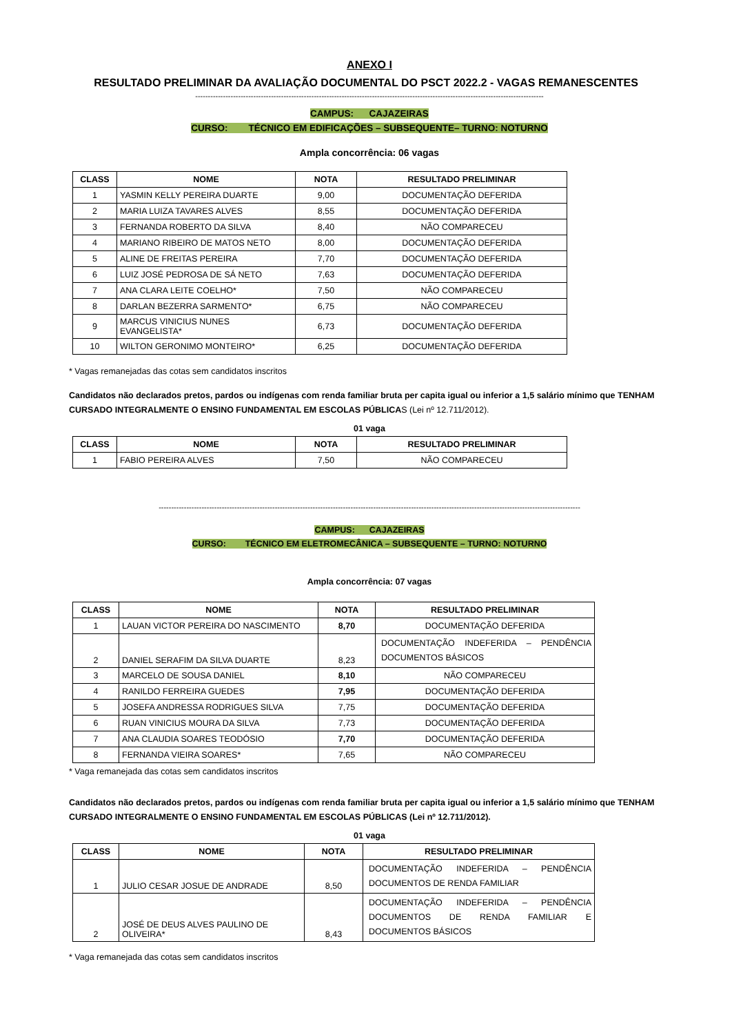ANEXO I
RESULTADO PRELIMINAR DA AVALIAÇÃO DOCUMENTAL DO PSCT 2022.2 - VAGAS REMANESCENTES
------------------------------------------------------------------------------------------------------------------------------------------
CAMPUS: CAJAZEIRAS
CURSO: TÉCNICO EM EDIFICAÇÕES – SUBSEQUENTE– TURNO: NOTURNO
Ampla concorrência: 06 vagas
| CLASS | NOME | NOTA | RESULTADO PRELIMINAR |
| --- | --- | --- | --- |
| 1 | YASMIN KELLY PEREIRA DUARTE | 9,00 | DOCUMENTAÇÃO DEFERIDA |
| 2 | MARIA LUIZA TAVARES ALVES | 8,55 | DOCUMENTAÇÃO DEFERIDA |
| 3 | FERNANDA ROBERTO DA SILVA | 8,40 | NÃO COMPARECEU |
| 4 | MARIANO RIBEIRO DE MATOS NETO | 8,00 | DOCUMENTAÇÃO DEFERIDA |
| 5 | ALINE DE FREITAS PEREIRA | 7,70 | DOCUMENTAÇÃO DEFERIDA |
| 6 | LUIZ JOSÉ PEDROSA DE SÁ NETO | 7,63 | DOCUMENTAÇÃO DEFERIDA |
| 7 | ANA CLARA LEITE COELHO* | 7,50 | NÃO COMPARECEU |
| 8 | DARLAN BEZERRA SARMENTO* | 6,75 | NÃO COMPARECEU |
| 9 | MARCUS VINICIUS NUNES EVANGELISTA* | 6,73 | DOCUMENTAÇÃO DEFERIDA |
| 10 | WILTON GERONIMO MONTEIRO* | 6,25 | DOCUMENTAÇÃO DEFERIDA |
* Vagas remanejadas das cotas sem candidatos inscritos
Candidatos não declarados pretos, pardos ou indígenas com renda familiar bruta per capita igual ou inferior a 1,5 salário mínimo que TENHAM CURSADO INTEGRALMENTE O ENSINO FUNDAMENTAL EM ESCOLAS PÚBLICAS (Lei nº 12.711/2012).
01 vaga
| CLASS | NOME | NOTA | RESULTADO PRELIMINAR |
| --- | --- | --- | --- |
| 1 | FABIO PEREIRA ALVES | 7,50 | NÃO COMPARECEU |
-----------------------------------------------------------------------------------------------------------------------------------------------------------------------
CAMPUS: CAJAZEIRAS
CURSO: TÉCNICO EM ELETROMECÂNICA – SUBSEQUENTE – TURNO: NOTURNO
Ampla concorrência: 07 vagas
| CLASS | NOME | NOTA | RESULTADO PRELIMINAR |
| --- | --- | --- | --- |
| 1 | LAUAN VICTOR PEREIRA DO NASCIMENTO | 8,70 | DOCUMENTAÇÃO DEFERIDA |
| 2 | DANIEL SERAFIM DA SILVA DUARTE | 8,23 | DOCUMENTAÇÃO INDEFERIDA – PENDÊNCIA DOCUMENTOS BÁSICOS |
| 3 | MARCELO DE SOUSA DANIEL | 8,10 | NÃO COMPARECEU |
| 4 | RANILDO FERREIRA GUEDES | 7,95 | DOCUMENTAÇÃO DEFERIDA |
| 5 | JOSEFA ANDRESSA RODRIGUES SILVA | 7,75 | DOCUMENTAÇÃO DEFERIDA |
| 6 | RUAN VINICIUS MOURA DA SILVA | 7,73 | DOCUMENTAÇÃO DEFERIDA |
| 7 | ANA CLAUDIA SOARES TEODÓSIO | 7,70 | DOCUMENTAÇÃO DEFERIDA |
| 8 | FERNANDA VIEIRA SOARES* | 7,65 | NÃO COMPARECEU |
* Vaga remanejada das cotas sem candidatos inscritos
Candidatos não declarados pretos, pardos ou indígenas com renda familiar bruta per capita igual ou inferior a 1,5 salário mínimo que TENHAM CURSADO INTEGRALMENTE O ENSINO FUNDAMENTAL EM ESCOLAS PÚBLICAS (Lei nº 12.711/2012).
01 vaga
| CLASS | NOME | NOTA | RESULTADO PRELIMINAR |
| --- | --- | --- | --- |
| 1 | JULIO CESAR JOSUE DE ANDRADE | 8,50 | DOCUMENTAÇÃO INDEFERIDA – PENDÊNCIA DOCUMENTOS DE RENDA FAMILIAR |
| 2 | JOSÉ DE DEUS ALVES PAULINO DE OLIVEIRA* | 8,43 | DOCUMENTAÇÃO INDEFERIDA – PENDÊNCIA DOCUMENTOS DE RENDA FAMILIAR E DOCUMENTOS BÁSICOS |
* Vaga remanejada das cotas sem candidatos inscritos